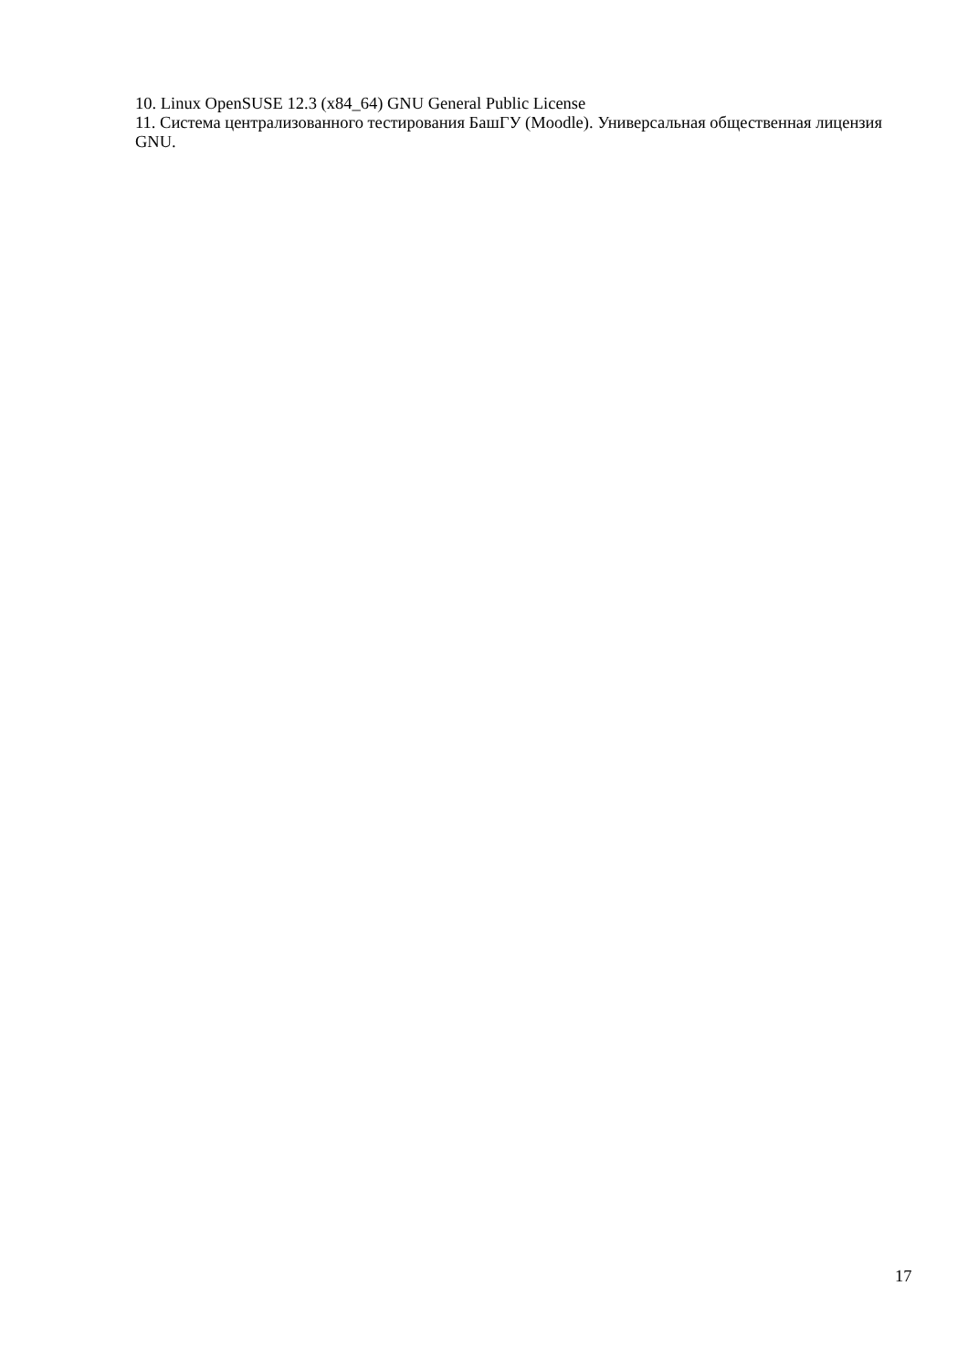10. Linux OpenSUSE 12.3 (x84_64) GNU General Public License
11. Система централизованного тестирования БашГУ (Moodle). Универсальная общественная лицензия GNU.
17